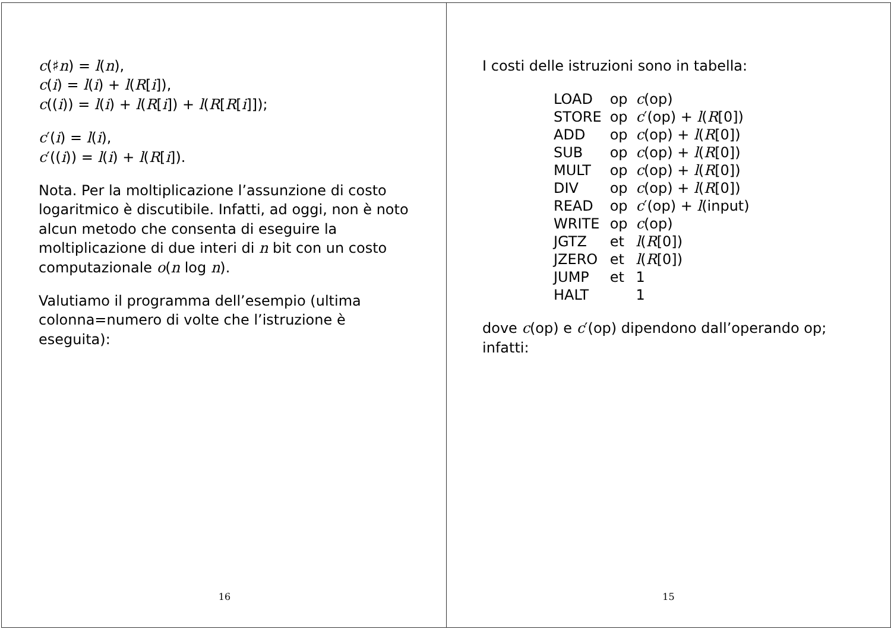I costi delle istruzioni sono in tabella:
| LOAD | op | c (op) |
| STORE | op | c ′(op) + l ( R [0]) |
| ADD | op | c (op) + l ( R [0]) |
| SUB | op | c (op) + l ( R [0]) |
| MULT | op | c (op) + l ( R [0]) |
| DIV | op | c (op) + l ( R [0]) |
| READ | op | c ′(op) + l (input) |
| WRITE | op | c (op) |
| JGTZ | et | l ( R [0]) |
| JZERO | et | l ( R [0]) |
| JUMP | et | 1 |
| HALT | | 1 |
dove c(op) e c′(op) dipendono dall’operando op; infatti:
15
c(♯n) = l(n),
c(i) = l(i) + l(R[i]),
c((i)) = l(i) + l(R[i]) + l(R[R[i]]);
c′(i) = l(i),
c′((i)) = l(i) + l(R[i]).
Nota. Per la moltiplicazione l’assunzione di costo logaritmico è discutibile. Infatti, ad oggi, non è noto alcun metodo che consenta di eseguire la moltiplicazione di due interi di n bit con un costo computazionale o(n log n).
Valutiamo il programma dell’esempio (ultima colonna=numero di volte che l’istruzione è eseguita):
16